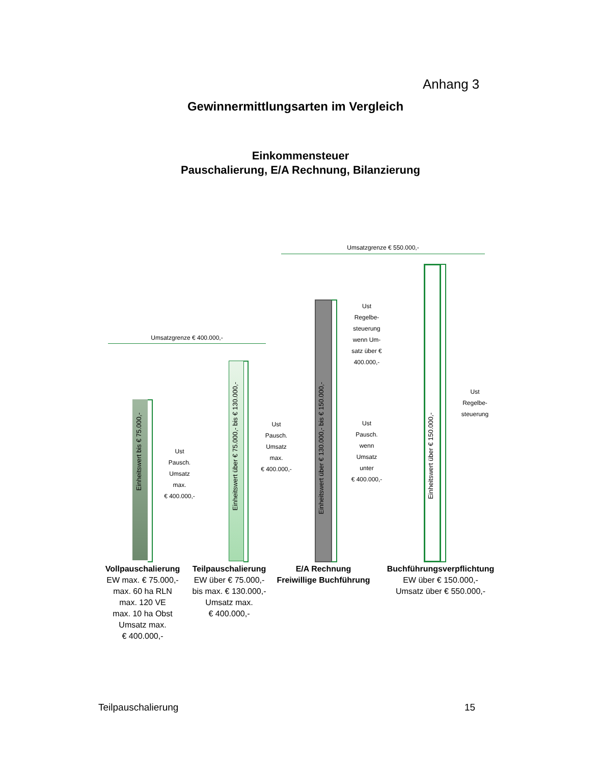Anhang 3
Gewinnermittlungsarten im Vergleich
Einkommensteuer
Pauschalierung, E/A Rechnung, Bilanzierung
Umsatzgrenze € 550.000,-
Umsatzgrenze € 400.000,-
Einheitswert bis € 75.000,-
Ust
Pausch.
Umsatz
max.
€ 400.000,-
Einheitswert über € 75.000,- bis € 130.000,-
Ust
Pausch.
Umsatz
max.
€ 400.000,-
Einheitswert über € 130.000,- bis € 150.000,-
Ust
Regelbe-
steuerung
wenn Um-
satz über €
400.000,-
Ust
Pausch.
wenn
Umsatz
unter
€ 400.000,-
Einheitswert über € 150.000,-
Ust
Regelbe-
steuerung
Vollpauschalierung
EW max. € 75.000,-
max. 60 ha RLN
max. 120 VE
max. 10 ha Obst
Umsatz max.
€ 400.000,-
Teilpauschalierung
EW über € 75.000,-
bis max. € 130.000,-
Umsatz max.
€ 400.000,-
E/A Rechnung
Freiwillige Buchführung
Buchführungsverpflichtung
EW über € 150.000,-
Umsatz über € 550.000,-
Teilpauschalierung 15